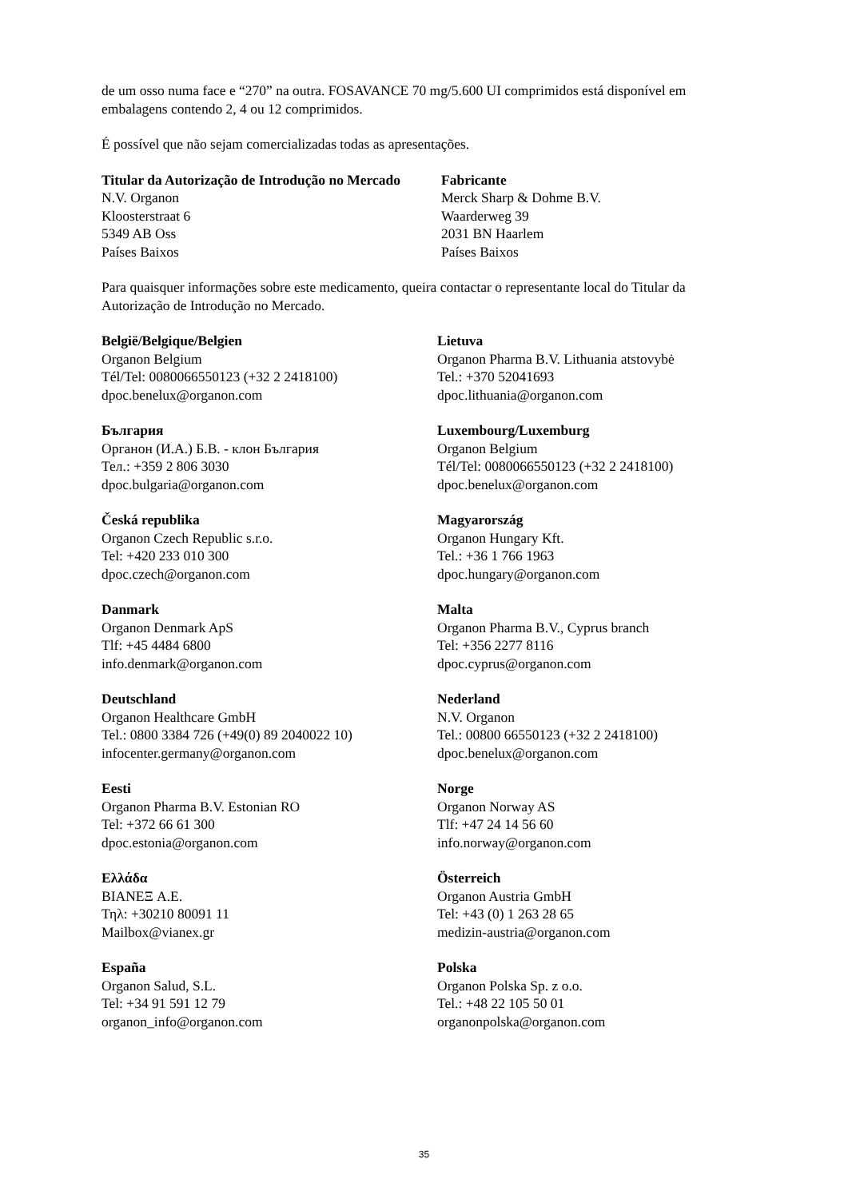de um osso numa face e “270” na outra. FOSAVANCE 70 mg/5.600 UI comprimidos está disponível em embalagens contendo 2, 4 ou 12 comprimidos.
É possível que não sejam comercializadas todas as apresentações.
Titular da Autorização de Introdução no Mercado
N.V. Organon
Kloosterstraat 6
5349 AB Oss
Países Baixos
Fabricante
Merck Sharp & Dohme B.V.
Waarderweg 39
2031 BN Haarlem
Países Baixos
Para quaisquer informações sobre este medicamento, queira contactar o representante local do Titular da Autorização de Introdução no Mercado.
België/Belgique/Belgien
Organon Belgium
Tél/Tel: 0080066550123 (+32 2 2418100)
dpoc.benelux@organon.com
България
Органон (И.А.) Б.В. - клон България
Тел.: +359 2 806 3030
dpoc.bulgaria@organon.com
Česká republika
Organon Czech Republic s.r.o.
Tel: +420 233 010 300
dpoc.czech@organon.com
Danmark
Organon Denmark ApS
Tlf: +45 4484 6800
info.denmark@organon.com
Deutschland
Organon Healthcare GmbH
Tel.: 0800 3384 726 (+49(0) 89 2040022 10)
infocenter.germany@organon.com
Eesti
Organon Pharma B.V. Estonian RO
Tel: +372 66 61 300
dpoc.estonia@organon.com
Ελλάδα
BIANEΞ A.E.
Τηλ: +30210 80091 11
Mailbox@vianex.gr
España
Organon Salud, S.L.
Tel: +34 91 591 12 79
organon_info@organon.com
Lietuva
Organon Pharma B.V. Lithuania atstovybė
Tel.: +370 52041693
dpoc.lithuania@organon.com
Luxembourg/Luxemburg
Organon Belgium
Tél/Tel: 0080066550123 (+32 2 2418100)
dpoc.benelux@organon.com
Magyarország
Organon Hungary Kft.
Tel.: +36 1 766 1963
dpoc.hungary@organon.com
Malta
Organon Pharma B.V., Cyprus branch
Tel: +356 2277 8116
dpoc.cyprus@organon.com
Nederland
N.V. Organon
Tel.: 00800 66550123 (+32 2 2418100)
dpoc.benelux@organon.com
Norge
Organon Norway AS
Tlf: +47 24 14 56 60
info.norway@organon.com
Österreich
Organon Austria GmbH
Tel: +43 (0) 1 263 28 65
medizin-austria@organon.com
Polska
Organon Polska Sp. z o.o.
Tel.: +48 22 105 50 01
organonpolska@organon.com
35